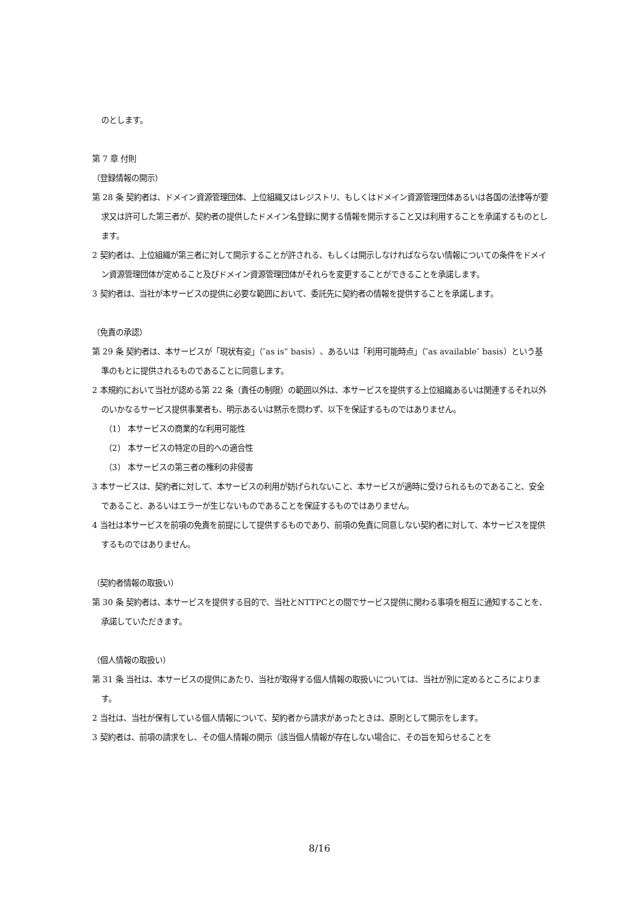のとします。
第 7 章 付則
（登録情報の開示）
第 28 条 契約者は、ドメイン資源管理団体、上位組織又はレジストリ、もしくはドメイン資源管理団体あるいは各国の法律等が要求又は許可した第三者が、契約者の提供したドメイン名登録に関する情報を開示すること又は利用することを承諾するものとします。
2 契約者は、上位組織が第三者に対して開示することが許される、もしくは開示しなければならない情報についての条件をドメイン資源管理団体が定めること及びドメイン資源管理団体がそれらを変更することができることを承諾します。
3 契約者は、当社が本サービスの提供に必要な範囲において、委託先に契約者の情報を提供することを承諾します。
（免責の承認）
第 29 条 契約者は、本サービスが「現状有姿」（″as is” basis）、あるいは「利用可能時点」（″as available″ basis）という基準のもとに提供されるものであることに同意します。
2 本規約において当社が認める第 22 条（責任の制限）の範囲以外は、本サービスを提供する上位組織あるいは関連するそれ以外のいかなるサービス提供事業者も、明示あるいは黙示を問わず、以下を保証するものではありません。
（1） 本サービスの商業的な利用可能性
（2） 本サービスの特定の目的への適合性
（3） 本サービスの第三者の権利の非侵害
3 本サービスは、契約者に対して、本サービスの利用が妨げられないこと、本サービスが適時に受けられるものであること、安全であること、あるいはエラーが生じないものであることを保証するものではありません。
4 当社は本サービスを前項の免責を前提にして提供するものであり、前項の免責に同意しない契約者に対して、本サービスを提供するものではありません。
（契約者情報の取扱い）
第 30 条 契約者は、本サービスを提供する目的で、当社とNTTPCとの間でサービス提供に関わる事項を相互に通知することを、承諾していただきます。
（個人情報の取扱い）
第 31 条 当社は、本サービスの提供にあたり、当社が取得する個人情報の取扱いについては、当社が別に定めるところによります。
2 当社は、当社が保有している個人情報について、契約者から請求があったときは、原則として開示をします。
3 契約者は、前項の請求をし、その個人情報の開示（該当個人情報が存在しない場合に、その旨を知らせることを
8/16